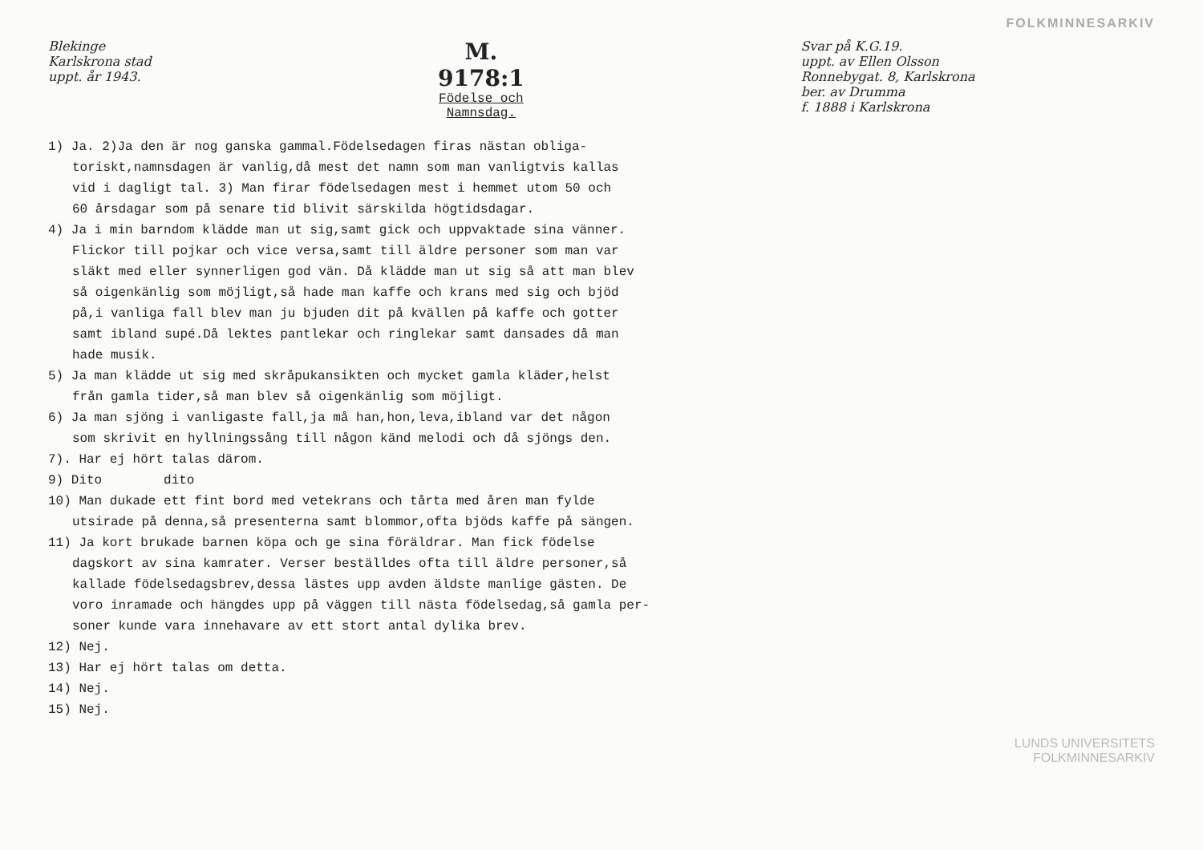FOLKMINNESARKIV
Blekinge
Karlskrona stad
uppt. år 1943.
M. 9178:1
Födelse och Namnsdag.
Svar på K.G.19.
uppt. av Ellen Olsson
Ronnebygat. 8, Karlskrona
ber. av Drumma
f. 1888 i Karlskrona
1) Ja. 2)Ja den är nog ganska gammal.Födelsedagen firas nästan obliga-
toriskt,namnsdagen är vanlig,då mest det namn som man vanligtvis kallas
vid i dagligt tal. 3) Man firar födelsedagen mest i hemmet utom 50 och
60 årsdagar som på senare tid blivit särskilda högtidsdagar.
4) Ja i min barndom klädde man ut sig,samt gick och uppvaktade sina vänner.
Flickor till pojkar och vice versa,samt till äldre personer som man var
släkt med eller synnerligen god vän. Då klädde man ut sig så att man blev
så oigenkänlig som möjligt,så hade man kaffe och krans med sig och bjöd
på,i vanliga fall blev man ju bjuden dit på kvällen på kaffe och gotter
samt iblаnd supé.Då lektes pantlekar och ringlekar samt dansades då man
hade musik.
5) Ja man klädde ut sig med skråpukansikten och mycket gamla kläder,helst
från gamla tider,så man blev så oigenkänlig som möjligt.
6) Ja man sjöng i vanligaste fall,ja må han,hon,leva,iblаnd var det någon
som skrivit en hyllningssång till någon känd melodi och då sjöngs den.
7). Har ej hört talas därom.
9) Dito dito
10) Man dukade ett fint bord med vetekrans och tårta med åren man fylde
utsirade på denna,så presenterna samt blommor,ofta bjöds kaffe på sängen.
11) Ja kort brukade barnen köpa och ge sina föräldrar. Man fick födelse
dagskort av sina kamrater. Verser beställdes ofta till äldre personer,så
kallade födelsedagsbrev,dessa lästes upp avden äldste manlige gästen. De
voro inramade och hängdes upp på väggen till nästa födelsedag,så gamla per-
soner kunde vara innehavare av ett stort antal dylika brev.
12) Nej.
13) Har ej hört talas om detta.
14) Nej.
15) Nej.
LUNDS UNIVERSITETS
FOLKMINNESARKIV